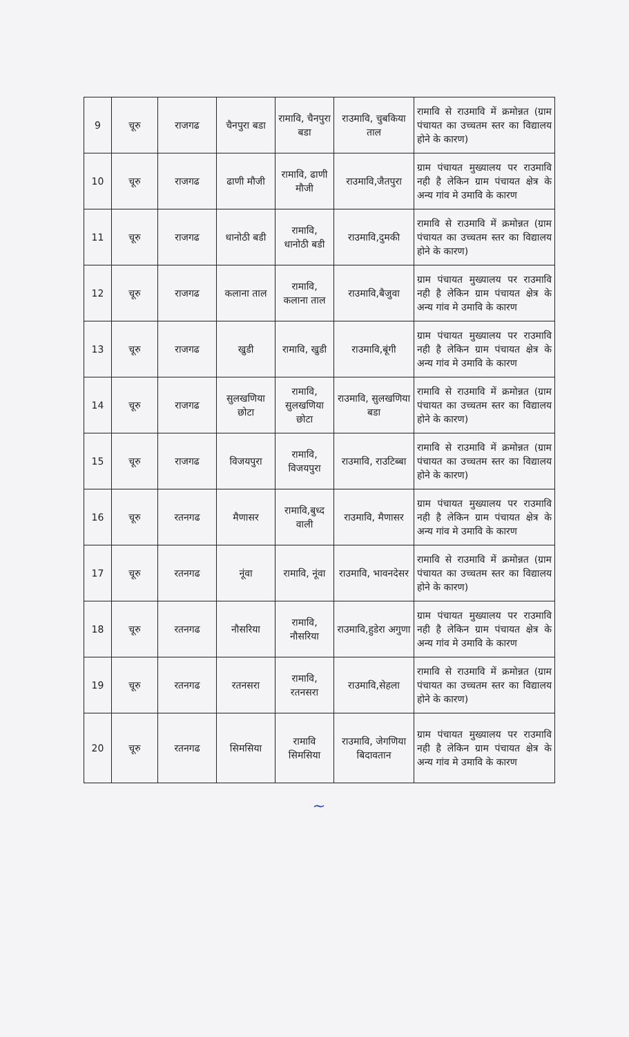| 9 | चूरु | राजगढ | चैनपुरा बडा | रामावि, चैनपुरा बडा | राउमावि, चुबकिया ताल | रामावि से राउमावि में क्रमोन्नत (ग्राम पंचायत का उच्चतम स्तर का विद्यालय होने के कारण) |
| 10 | चूरु | राजगढ | ढाणी मौजी | रामावि, ढाणी मौजी | राउमावि,जैतपुरा | ग्राम पंचायत मुख्यालय पर राउमावि नही है लेकिन ग्राम पंचायत क्षेत्र के अन्य गांव मे उमावि के कारण |
| 11 | चूरु | राजगढ | धानोठी बडी | रामावि, धानोठी बडी | राउमावि,दुमकी | रामावि से राउमावि में क्रमोन्नत (ग्राम पंचायत का उच्चतम स्तर का विद्यालय होने के कारण) |
| 12 | चूरु | राजगढ | कलाना ताल | रामावि, कलाना ताल | राउमावि,बैजुवा | ग्राम पंचायत मुख्यालय पर राउमावि नही है लेकिन ग्राम पंचायत क्षेत्र के अन्य गांव मे उमावि के कारण |
| 13 | चूरु | राजगढ | खुडी | रामावि, खुडी | राउमावि,बूंगी | ग्राम पंचायत मुख्यालय पर राउमावि नही है लेकिन ग्राम पंचायत क्षेत्र के अन्य गांव मे उमावि के कारण |
| 14 | चूरु | राजगढ | सुलखणिया छोटा | रामावि, सुलखणिया छोटा | राउमावि, सुलखणिया बडा | रामावि से राउमावि में क्रमोन्नत (ग्राम पंचायत का उच्चतम स्तर का विद्यालय होने के कारण) |
| 15 | चूरु | राजगढ | विजयपुरा | रामावि, विजयपुरा | राउमावि, राउटिब्बा | रामावि से राउमावि में क्रमोन्नत (ग्राम पंचायत का उच्चतम स्तर का विद्यालय होने के कारण) |
| 16 | चूरु | रतनगढ | मैणासर | रामावि,बुध्द वाली | राउमावि, मैणासर | ग्राम पंचायत मुख्यालय पर राउमावि नही है लेकिन ग्राम पंचायत क्षेत्र के अन्य गांव मे उमावि के कारण |
| 17 | चूरु | रतनगढ | नूंवा | रामावि, नूंवा | राउमावि, भावनदेसर | रामावि से राउमावि में क्रमोन्नत (ग्राम पंचायत का उच्चतम स्तर का विद्यालय होने के कारण) |
| 18 | चूरु | रतनगढ | नौसरिया | रामावि, नौसरिया | राउमावि,हुडेरा अगुणा | ग्राम पंचायत मुख्यालय पर राउमावि नही है लेकिन ग्राम पंचायत क्षेत्र के अन्य गांव मे उमावि के कारण |
| 19 | चूरु | रतनगढ | रतनसरा | रामावि, रतनसरा | राउमावि,सेहला | रामावि से राउमावि में क्रमोन्नत (ग्राम पंचायत का उच्चतम स्तर का विद्यालय होने के कारण) |
| 20 | चूरु | रतनगढ | सिमसिया | रामावि सिमसिया | राउमावि, जेगणिया बिदावतान | ग्राम पंचायत मुख्यालय पर राउमावि नही है लेकिन ग्राम पंचायत क्षेत्र के अन्य गांव मे उमावि के कारण |
~